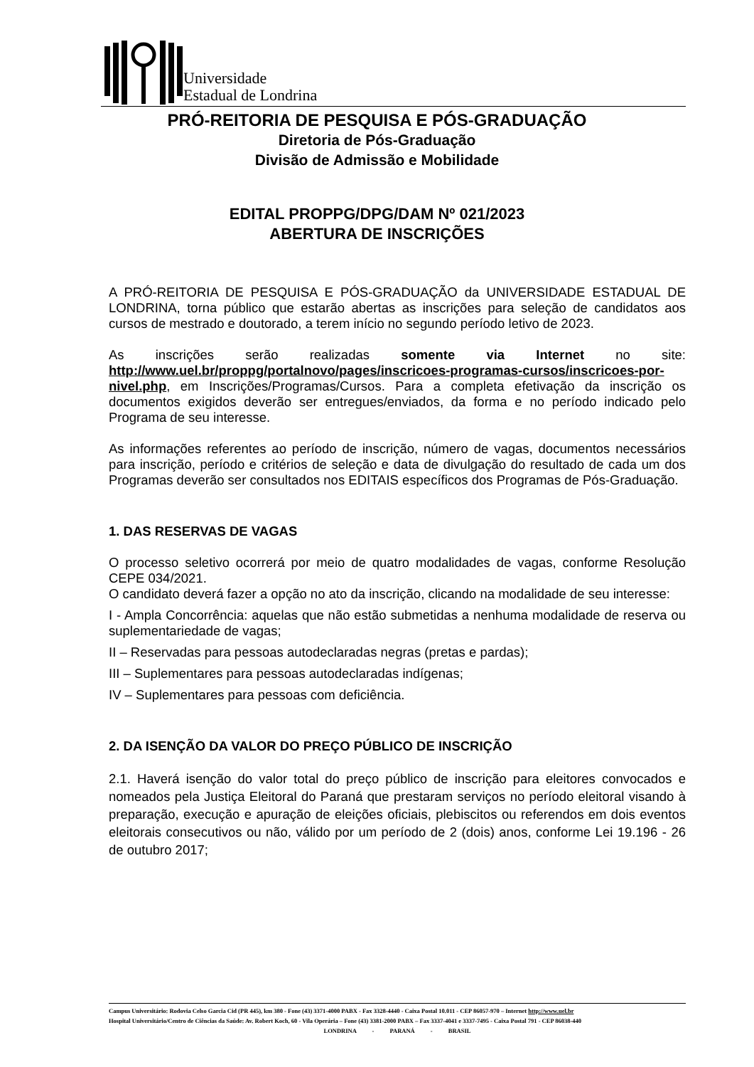Universidade
Estadual de Londrina
PRÓ-REITORIA DE PESQUISA E PÓS-GRADUAÇÃO
Diretoria de Pós-Graduação
Divisão de Admissão e Mobilidade
EDITAL PROPPG/DPG/DAM Nº 021/2023
ABERTURA DE INSCRIÇÕES
A PRÓ-REITORIA DE PESQUISA E PÓS-GRADUAÇÃO da UNIVERSIDADE ESTADUAL DE LONDRINA, torna público que estarão abertas as inscrições para seleção de candidatos aos cursos de mestrado e doutorado, a terem início no segundo período letivo de 2023.
As inscrições serão realizadas somente via Internet no site: http://www.uel.br/proppg/portalnovo/pages/inscricoes-programas-cursos/inscricoes-por-nivel.php, em Inscrições/Programas/Cursos. Para a completa efetivação da inscrição os documentos exigidos deverão ser entregues/enviados, da forma e no período indicado pelo Programa de seu interesse.
As informações referentes ao período de inscrição, número de vagas, documentos necessários para inscrição, período e critérios de seleção e data de divulgação do resultado de cada um dos Programas deverão ser consultados nos EDITAIS específicos dos Programas de Pós-Graduação.
1. DAS RESERVAS DE VAGAS
O processo seletivo ocorrerá por meio de quatro modalidades de vagas, conforme Resolução CEPE 034/2021.
O candidato deverá fazer a opção no ato da inscrição, clicando na modalidade de seu interesse:
I - Ampla Concorrência: aquelas que não estão submetidas a nenhuma modalidade de reserva ou suplementariedade de vagas;
II – Reservadas para pessoas autodeclaradas negras (pretas e pardas);
III – Suplementares para pessoas autodeclaradas indígenas;
IV – Suplementares para pessoas com deficiência.
2. DA ISENÇÃO DA VALOR DO PREÇO PÚBLICO DE INSCRIÇÃO
2.1. Haverá isenção do valor total do preço público de inscrição para eleitores convocados e nomeados pela Justiça Eleitoral do Paraná que prestaram serviços no período eleitoral visando à preparação, execução e apuração de eleições oficiais, plebiscitos ou referendos em dois eventos eleitorais consecutivos ou não, válido por um período de 2 (dois) anos, conforme Lei 19.196 - 26 de outubro 2017;
Campus Universitário: Rodovia Celso Garcia Cid (PR 445), km 380 - Fone (43) 3371-4000 PABX - Fax 3328-4440 - Caixa Postal 10.011 - CEP 86057-970 – Internet http://www.uel.br
Hospital Universitário/Centro de Ciências da Saúde: Av. Robert Koch, 60 - Vila Operária – Fone (43) 3381-2000 PABX – Fax 3337-4041 e 3337-7495 - Caixa Postal 791 - CEP 86038-440
LONDRINA - PARANÁ - BRASIL